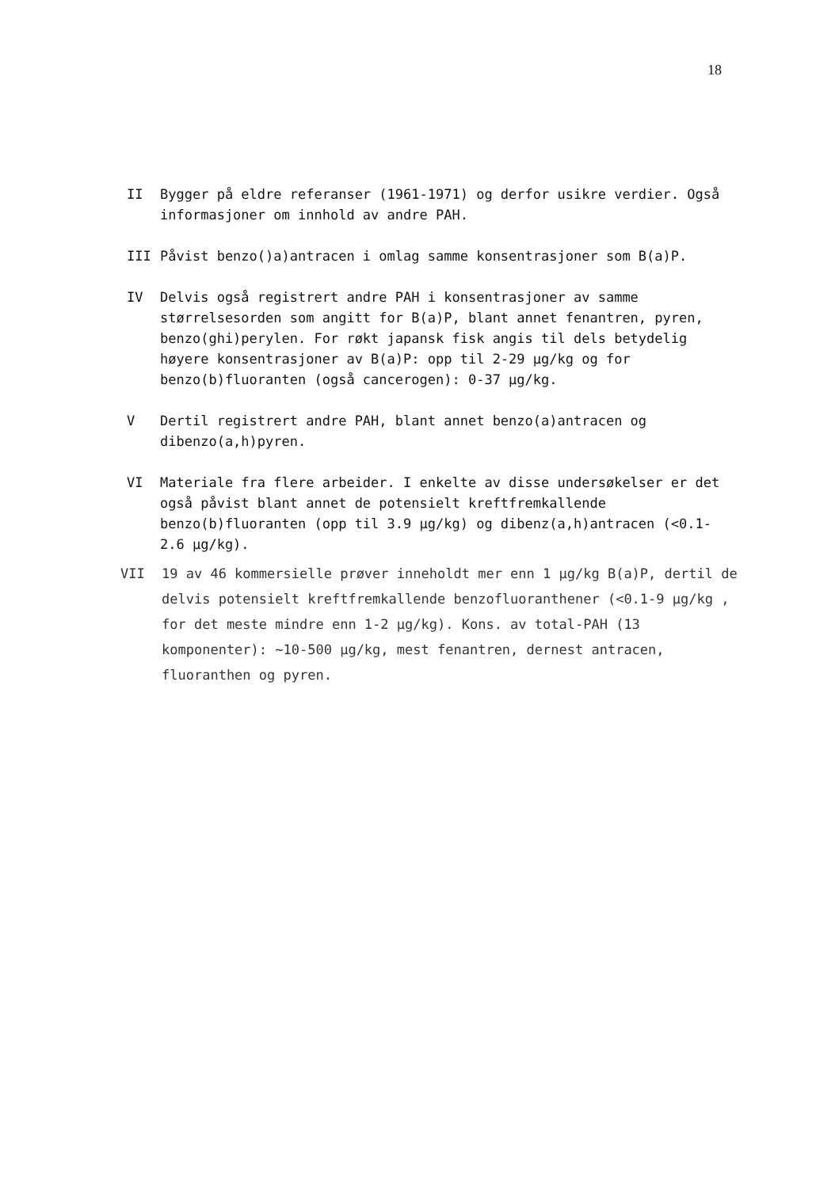18
II Bygger på eldre referanser (1961-1971) og derfor usikre verdier. Også informasjoner om innhold av andre PAH.
III Påvist benzo()a)antracen i omlag samme konsentrasjoner som B(a)P.
IV Delvis også registrert andre PAH i konsentrasjoner av samme størrelsesorden som angitt for B(a)P, blant annet fenantren, pyren, benzo(ghi)perylen. For røkt japansk fisk angis til dels betydelig høyere konsentrasjoner av B(a)P: opp til 2-29 µg/kg og for benzo(b)fluoranten (også cancerogen): 0-37 µg/kg.
V Dertil registrert andre PAH, blant annet benzo(a)antracen og dibenzo(a,h)pyren.
VI Materiale fra flere arbeider. I enkelte av disse undersøkelser er det også påvist blant annet de potensielt kreftfremkallende benzo(b)fluoranten (opp til 3.9 µg/kg) og dibenz(a,h)antracen (<0.1-2.6 µg/kg).
VII 19 av 46 kommersielle prøver inneholdt mer enn 1 µg/kg B(a)P, dertil de delvis potensielt kreftfremkallende benzofluoranthener (<0.1-9 µg/kg , for det meste mindre enn 1-2 µg/kg). Kons. av total-PAH (13 komponenter): ~10-500 µg/kg, mest fenantren, dernest antracen, fluoranthen og pyren.